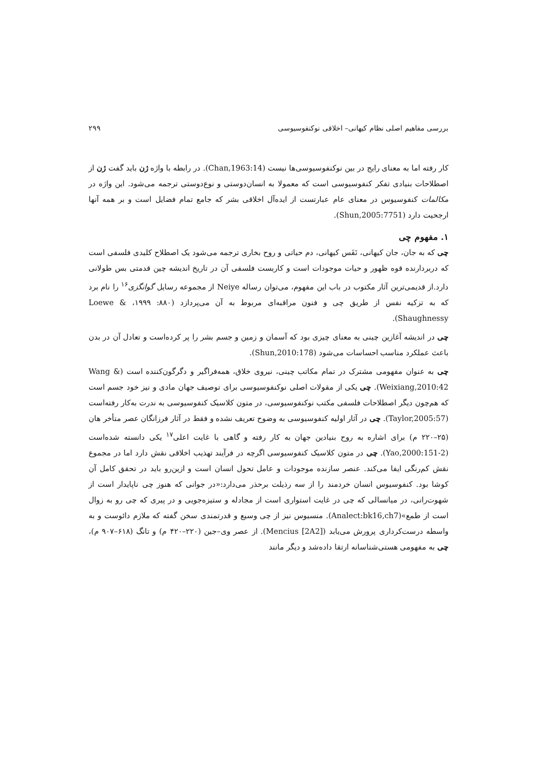بررسی مفاهیم اصلی نظام کیهانی– اخلاقی نوکنفوسیوسی ۲۹۹
کار رفته اما به معنای رایج در بین نوکنفوسیوسی‌ها نیست (Chan,1963:14). در رابطه با واژه ژن باید گفت ژن از اصطلاحات بنیادی تفکر کنفوسیوسی است که معمولا به انسان‌دوستی و نوع‌دوستی ترجمه می‌شود. این واژه در مکالمات کنفوسیوس در معنای عام عبارتست از ایده‌آل اخلاقی بشر که جامع تمام فضایل است و بر همه آنها ارجحیت دارد (Shun,2005:7751).
۱. مفهوم چی
چی که به جان، جان کیهانی، نَفَس کیهانی، دم حیاتی و روح بخاری ترجمه می‌شود یک اصطلاح کلیدی فلسفی است که دربردارنده قوه ظهور و حیات موجودات است و کاربست فلسفی آن در تاریخ اندیشه چین قدمتی بس طولانی دارد.از قدیمی‌ترین آثار مکتوب در باب این مفهوم، می‌توان رساله Neiye از مجموعه رسایل گوانگزی<sup>۱۶</sup> را نام برد که به تزکیه نفس از طریق چی و فنون مراقبه‌ای مربوط به آن می‌پردازد (۸۸۰: ۱۹۹۹، Loewe & Shaughnessy).
چی در اندیشه آغازین چینی به معنای چیزی بود که آسمان و زمین و جسم بشر را پر کرده‌است و تعادل آن در بدن باعث عملکرد مناسب احساسات می‌شود (Shun,2010:178).
چی به عنوان مفهومی مشترک در تمام مکاتب چینی، نیروی خلاق، همه‌فراگیر و دگرگون‌کننده است (Wang & Weixiang,2010:42). چی یکی از مقولات اصلی نوکنفوسیوسی برای توصیف جهان مادی و نیز خود جسم است که هم‌چون دیگر اصطلاحات فلسفی مکتب نوکنفوسیوسی، در متون کلاسیک کنفوسیوسی به ندرت به‌کار رفته‌است (Taylor,2005:57). چی در آثار اولیه کنفوسیوسی به وضوح تعریف نشده و فقط در آثار فرزانگان عصر متأخر هان (۲۵–۲۲۰ م) برای اشاره به روح بنیادین جهان به کار رفته و گاهی با غایت اعلی<sup>۱۷</sup> یکی دانسته شده‌است (Yao,2000:151-2). چی در متون کلاسیک کنفوسیوسی اگرچه در فرآیند تهذیب اخلاقی نقش دارد اما در مجموع نقش کم‌رنگی ایفا می‌کند. عنصر سازنده موجودات و عامل تحول انسان است و ازین‌رو باید در تحقق کامل آن کوشا بود. کنفوسیوس انسان خردمند را از سه رذیلت برحذر می‌دارد:«در جوانی که هنوز چی ناپایدار است از شهوت‌رانی، در میانسالی که چی در غایت استواری است از مجادله و ستیزه‌جویی و در پیری که چی رو به زوال است از طمع»(Analect:bk16,ch7). منسیوس نیز از چی وسیع و قدرتمندی سخن گفته که ملازم دائوست و به واسطه درست‌کرداری پرورش می‌یابد (Mencius [2A2]). از عصر وی–جین (۲۲۰–۴۲۰ م) و تانگ (۶۱۸–۹۰۷ م)، چی به مفهومی هستی‌شناسانه ارتقا داده‌شد و دیگر مانند